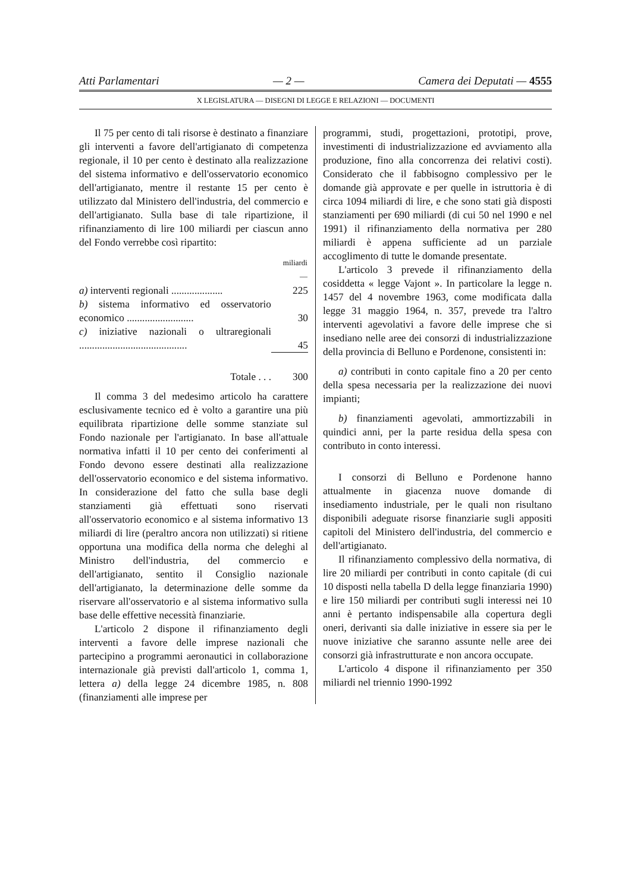Atti Parlamentari — 2 — Camera dei Deputati — 4555
X LEGISLATURA — DISEGNI DI LEGGE E RELAZIONI — DOCUMENTI
Il 75 per cento di tali risorse è destinato a finanziare gli interventi a favore dell'artigianato di competenza regionale, il 10 per cento è destinato alla realizzazione del sistema informativo e dell'osservatorio economico dell'artigianato, mentre il restante 15 per cento è utilizzato dal Ministero dell'industria, del commercio e dell'artigianato. Sulla base di tale ripartizione, il rifinanziamento di lire 100 miliardi per ciascun anno del Fondo verrebbe così ripartito:
| | miliardi — |
| --- | --- |
| a) interventi regionali .................... | 225 |
| b) sistema informativo ed osservatorio economico .......................... | 30 |
| c) iniziative nazionali o ultraregionali .......................................... | 45 |
| Totale . . . | 300 |
Il comma 3 del medesimo articolo ha carattere esclusivamente tecnico ed è volto a garantire una più equilibrata ripartizione delle somme stanziate sul Fondo nazionale per l'artigianato. In base all'attuale normativa infatti il 10 per cento dei conferimenti al Fondo devono essere destinati alla realizzazione dell'osservatorio economico e del sistema informativo. In considerazione del fatto che sulla base degli stanziamenti già effettuati sono riservati all'osservatorio economico e al sistema informativo 13 miliardi di lire (peraltro ancora non utilizzati) si ritiene opportuna una modifica della norma che deleghi al Ministro dell'industria, del commercio e dell'artigianato, sentito il Consiglio nazionale dell'artigianato, la determinazione delle somme da riservare all'osservatorio e al sistema informativo sulla base delle effettive necessità finanziarie.
L'articolo 2 dispone il rifinanziamento degli interventi a favore delle imprese nazionali che partecipino a programmi aeronautici in collaborazione internazionale già previsti dall'articolo 1, comma 1, lettera a) della legge 24 dicembre 1985, n. 808 (finanziamenti alle imprese per
programmi, studi, progettazioni, prototipi, prove, investimenti di industrializzazione ed avviamento alla produzione, fino alla concorrenza dei relativi costi). Considerato che il fabbisogno complessivo per le domande già approvate e per quelle in istruttoria è di circa 1094 miliardi di lire, e che sono stati già disposti stanziamenti per 690 miliardi (di cui 50 nel 1990 e nel 1991) il rifinanziamento della normativa per 280 miliardi è appena sufficiente ad un parziale accoglimento di tutte le domande presentate.
L'articolo 3 prevede il rifinanziamento della cosiddetta « legge Vajont ». In particolare la legge n. 1457 del 4 novembre 1963, come modificata dalla legge 31 maggio 1964, n. 357, prevede tra l'altro interventi agevolativi a favore delle imprese che si insediano nelle aree dei consorzi di industrializzazione della provincia di Belluno e Pordenone, consistenti in:
a) contributi in conto capitale fino a 20 per cento della spesa necessaria per la realizzazione dei nuovi impianti;
b) finanziamenti agevolati, ammortizzabili in quindici anni, per la parte residua della spesa con contributo in conto interessi.
I consorzi di Belluno e Pordenone hanno attualmente in giacenza nuove domande di insediamento industriale, per le quali non risultano disponibili adeguate risorse finanziarie sugli appositi capitoli del Ministero dell'industria, del commercio e dell'artigianato.
Il rifinanziamento complessivo della normativa, di lire 20 miliardi per contributi in conto capitale (di cui 10 disposti nella tabella D della legge finanziaria 1990) e lire 150 miliardi per contributi sugli interessi nei 10 anni è pertanto indispensabile alla copertura degli oneri, derivanti sia dalle iniziative in essere sia per le nuove iniziative che saranno assunte nelle aree dei consorzi già infrastrutturate e non ancora occupate.
L'articolo 4 dispone il rifinanziamento per 350 miliardi nel triennio 1990-1992